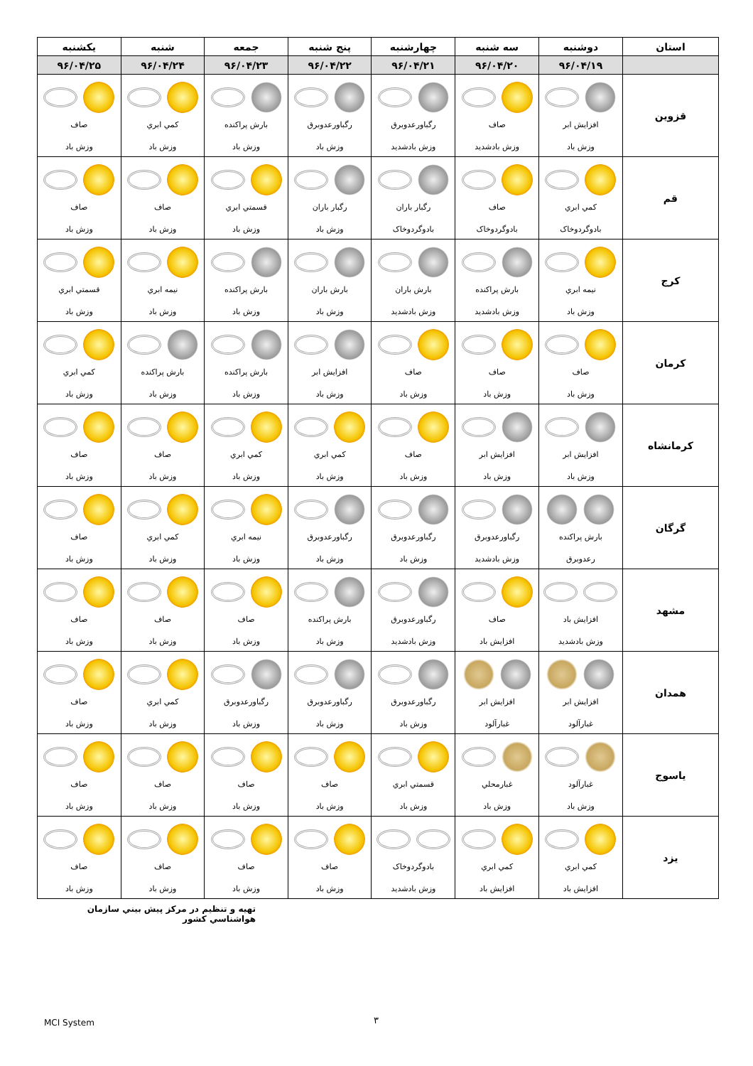| استان | دوشنبه | سه شنبه | چهارشنبه | پنج شنبه | جمعه | شنبه | يكشنبه |
| --- | --- | --- | --- | --- | --- | --- | --- |
| | ۹۶/۰۴/۱۹ | ۹۶/۰۴/۲۰ | ۹۶/۰۴/۲۱ | ۹۶/۰۴/۲۲ | ۹۶/۰۴/۲۳ | ۹۶/۰۴/۲۴ | ۹۶/۰۴/۲۵ |
| قزوين | افزايش ابر وزش باد | صاف وزش بادشديد | رگباورعدوبرق وزش بادشديد | رگباورعدوبرق وزش باد | بارش پراكنده وزش باد | كمي ابري وزش باد | صاف وزش باد |
| قم | كمي ابري بادوگردوخاک | صاف بادوگردوخاک | رگبار باران بادوگردوخاک | رگبار باران وزش باد | قسمتي ابري وزش باد | صاف وزش باد | صاف وزش باد |
| كرج | نيمه ابري وزش باد | بارش پراكنده وزش بادشديد | بارش باران وزش بادشديد | بارش باران وزش باد | بارش پراكنده وزش باد | نيمه ابري وزش باد | قسمتي ابري وزش باد |
| كرمان | صاف وزش باد | صاف وزش باد | صاف وزش باد | افزايش ابر وزش باد | بارش پراكنده وزش باد | بارش پراكنده وزش باد | كمي ابري وزش باد |
| كرمانشاه | افزايش ابر وزش باد | افزايش ابر وزش باد | صاف وزش باد | كمي ابري وزش باد | كمي ابري وزش باد | صاف وزش باد | صاف وزش باد |
| گرگان | بارش پراكنده رعدوبرق | رگباورعدوبرق وزش بادشديد | رگباورعدوبرق وزش باد | رگباورعدوبرق وزش باد | نيمه ابري وزش باد | كمي ابري وزش باد | صاف وزش باد |
| مشهد | افزايش باد وزش بادشديد | صاف افزايش باد | رگباورعدوبرق وزش بادشديد | بارش پراكنده وزش باد | صاف وزش باد | صاف وزش باد | صاف وزش باد |
| همدان | افزايش ابر غبارآلود | افزايش ابر غبارآلود | رگباورعدوبرق وزش باد | رگباورعدوبرق وزش باد | رگباورعدوبرق وزش باد | كمي ابري وزش باد | صاف وزش باد |
| ياسوج | غبارآلود وزش باد | غبارمحلي وزش باد | قسمتي ابري وزش باد | صاف وزش باد | صاف وزش باد | صاف وزش باد | صاف وزش باد |
| يزد | كمي ابري افزايش باد | كمي ابري افزايش باد | بادوگردوخاک وزش بادشديد | صاف وزش باد | صاف وزش باد | صاف وزش باد | صاف وزش باد |
تهيه و تنظيم در مركز پيش بيني سازمان هواشناسي كشور
MCI System ۳